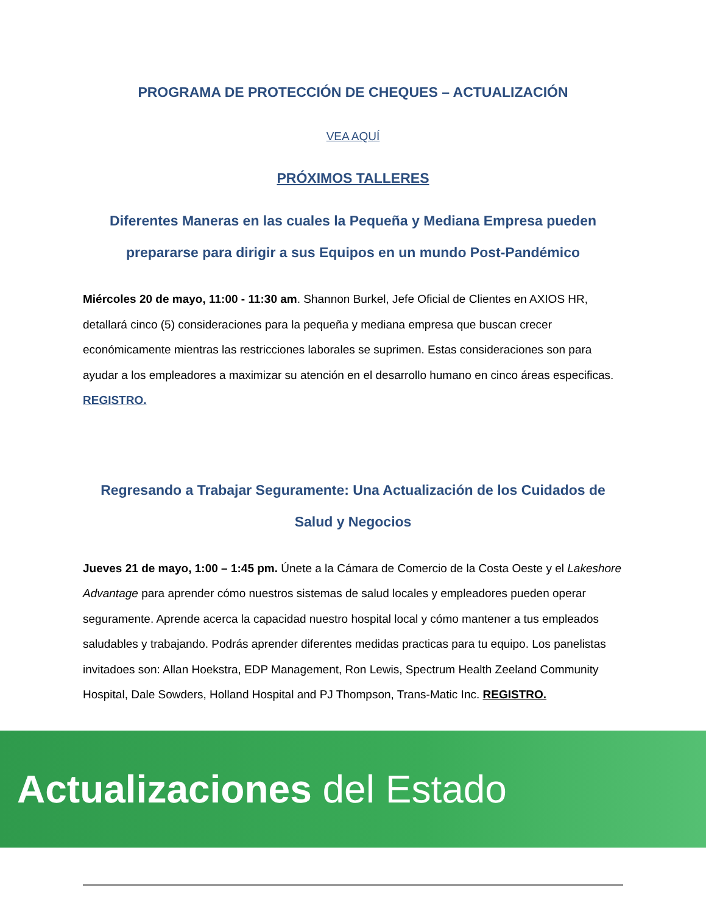PROGRAMA DE PROTECCIÓN DE CHEQUES – ACTUALIZACIÓN
VEA AQUÍ
PRÓXIMOS TALLERES
Diferentes Maneras en las cuales la Pequeña y Mediana Empresa pueden prepararse para dirigir a sus Equipos en un mundo Post-Pandémico
Miércoles 20 de mayo, 11:00 - 11:30 am. Shannon Burkel, Jefe Oficial de Clientes en AXIOS HR, detallará cinco (5) consideraciones para la pequeña y mediana empresa que buscan crecer económicamente mientras las restricciones laborales se suprimen. Estas consideraciones son para ayudar a los empleadores a maximizar su atención en el desarrollo humano en cinco áreas especificas. REGISTRO.
Regresando a Trabajar Seguramente: Una Actualización de los Cuidados de Salud y Negocios
Jueves 21 de mayo, 1:00 – 1:45 pm. Únete a la Cámara de Comercio de la Costa Oeste y el Lakeshore Advantage para aprender cómo nuestros sistemas de salud locales y empleadores pueden operar seguramente. Aprende acerca la capacidad nuestro hospital local y cómo mantener a tus empleados saludables y trabajando. Podrás aprender diferentes medidas practicas para tu equipo. Los panelistas invitadoes son: Allan Hoekstra, EDP Management, Ron Lewis, Spectrum Health Zeeland Community Hospital, Dale Sowders, Holland Hospital and PJ Thompson, Trans-Matic Inc. REGISTRO.
Actualizaciones del Estado